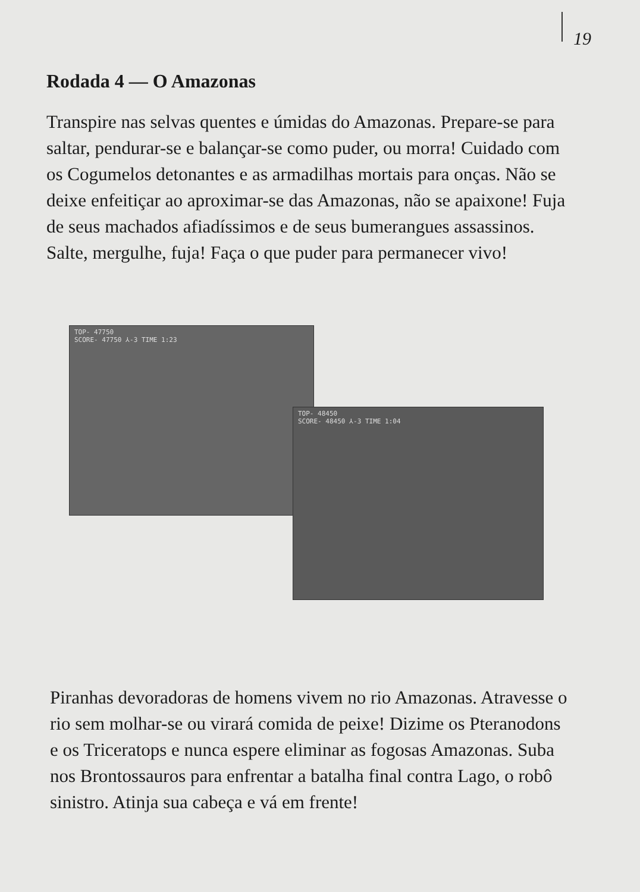19
Rodada 4 — O Amazonas
Transpire nas selvas quentes e úmidas do Amazonas. Prepare-se para saltar, pendurar-se e balançar-se como puder, ou morra! Cuidado com os Cogumelos detonantes e as armadilhas mortais para onças. Não se deixe enfeitiçar ao aproximar-se das Amazonas, não se apaixone! Fuja de seus machados afiadíssimos e de seus bumerangues assassinos. Salte, mergulhe, fuja! Faça o que puder para permanecer vivo!
TOP- 47750
SCORE- 47750 ⅄-3 TIME 1:23
TOP- 48450
SCORE- 48450 ⅄-3 TIME 1:04
Piranhas devoradoras de homens vivem no rio Amazonas. Atravesse o rio sem molhar-se ou virará comida de peixe! Dizime os Pteranodons e os Triceratops e nunca espere eliminar as fogosas Amazonas. Suba nos Brontossauros para enfrentar a batalha final contra Lago, o robô sinistro. Atinja sua cabeça e vá em frente!